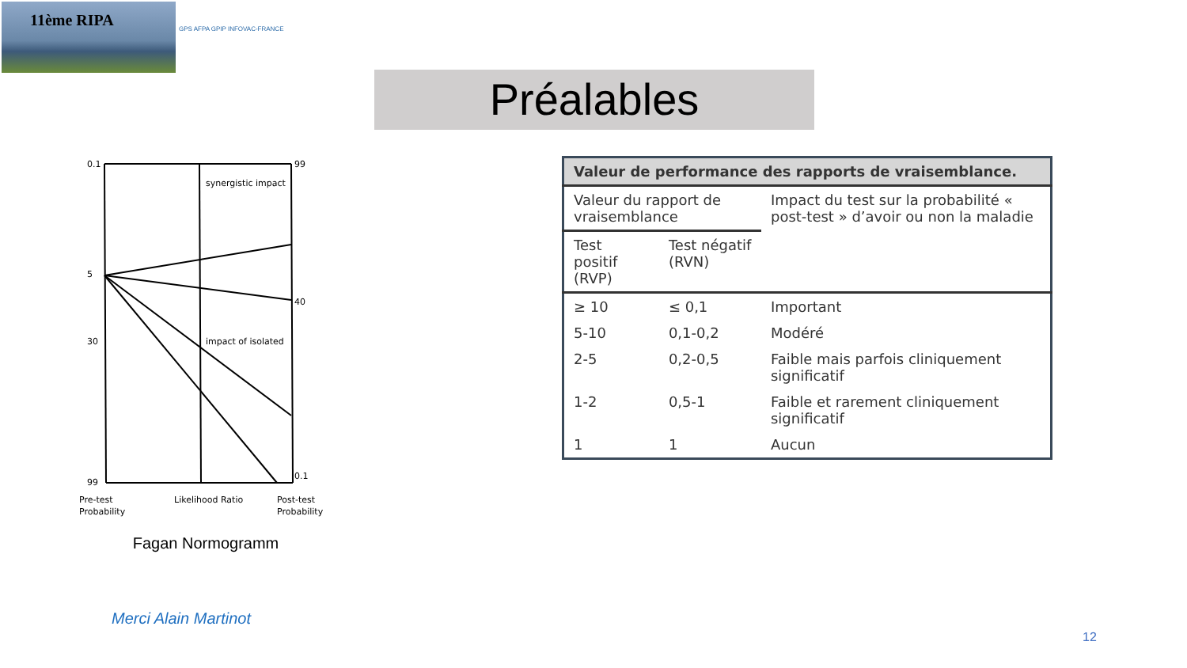11ème RIPA
GPS AFPA GPIP INFOVAC-FRANCE
Préalables
0.1
5
30
99
99
40
0.1
synergistic impact
impact of isolated
Pre-test
Likelihood Ratio
Post-test
Probability
Probability
Fagan Normogramm
| Valeur de performance des rapports de vraisemblance. | | |
| --- | --- | --- |
| Valeur du rapport de vraisemblance | | Impact du test sur la probabilité « post-test » d’avoir ou non la maladie |
| Test positif (RVP) | Test négatif (RVN) | |
| ≥ 10 | ≤ 0,1 | Important |
| 5-10 | 0,1-0,2 | Modéré |
| 2-5 | 0,2-0,5 | Faible mais parfois cliniquement significatif |
| 1-2 | 0,5-1 | Faible et rarement cliniquement significatif |
| 1 | 1 | Aucun |
Merci Alain Martinot
12